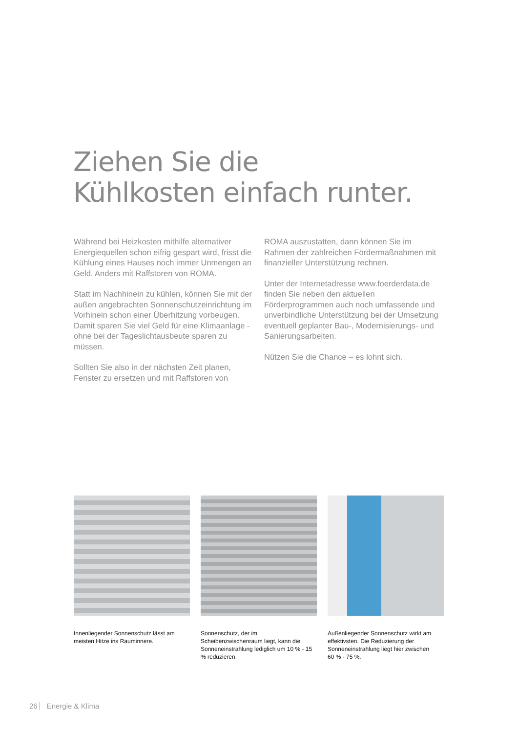Ziehen Sie die
Kühlkosten einfach runter.
Während bei Heizkosten mithilfe alternativer Energiequellen schon eifrig gespart wird, frisst die Kühlung eines Hauses noch immer Unmengen an Geld. Anders mit Raffstoren von ROMA.
Statt im Nachhinein zu kühlen, können Sie mit der außen angebrachten Sonnenschutzeinrichtung im Vorhinein schon einer Überhitzung vorbeugen. Damit sparen Sie viel Geld für eine Klimaanlage - ohne bei der Tageslichtausbeute sparen zu müssen.
Sollten Sie also in der nächsten Zeit planen, Fenster zu ersetzen und mit Raffstoren von
ROMA auszustatten, dann können Sie im Rahmen der zahlreichen Fördermaßnahmen mit finanzieller Unterstützung rechnen.
Unter der Internetadresse www.foerderdata.de finden Sie neben den aktuellen Förderprogrammen auch noch umfassende und unverbindliche Unterstützung bei der Umsetzung eventuell geplanter Bau-, Modernisierungs- und Sanierungsarbeiten.
Nützen Sie die Chance – es lohnt sich.
Innenliegender Sonnenschutz lässt am meisten Hitze ins Rauminnere.
Sonnenschutz, der im Scheibenzwischenraum liegt, kann die Sonneneinstrahlung lediglich um 10 % - 15 % reduzieren.
Außenliegender Sonnenschutz wirkt am effektivsten. Die Reduzierung der Sonneneinstrahlung liegt hier zwischen
60 % - 75 %.
26 Energie & Klima